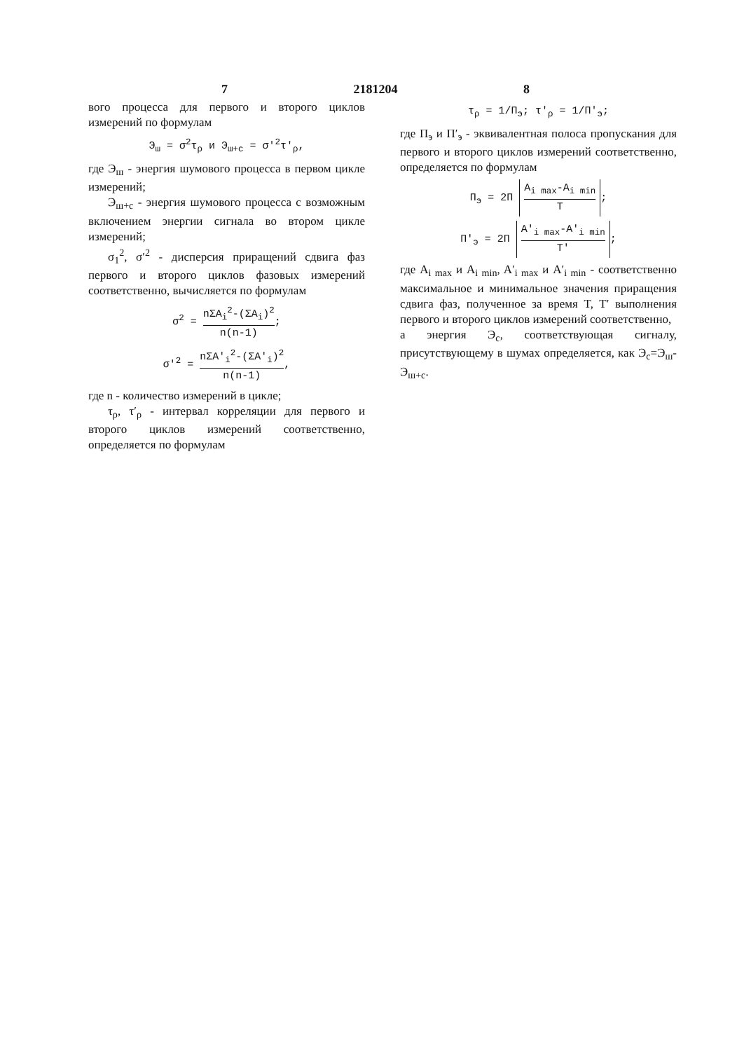7 2181204 8
вого процесса для первого и второго циклов измерений по формулам
Э<sub>ш</sub> = σ<sup>2</sup>τ<sub>ρ</sub> и Э<sub>ш+с</sub> = σ′<sup>2</sup>τ′<sub>ρ</sub>,
где Э<sub>ш</sub> - энергия шумового процесса в первом цикле измерений;
Э<sub>ш+с</sub> - энергия шумового процесса с возможным включением энергии сигнала во втором цикле измерений;
σ<sub>1</sub><sup>2</sup>, σ′<sup>2</sup> - дисперсия приращений сдвига фаз первого и второго циклов фазовых измерений соответственно, вычисляется по формулам
σ<sup>2</sup> = nΣA<sub>i</sub><sup>2</sup>-(ΣA<sub>i</sub>)<sup>2</sup> n(n-1);
σ′<sup>2</sup> = nΣA′<sub>i</sub><sup>2</sup>-(ΣA′<sub>i</sub>)<sup>2</sup> n(n-1),
где n - количество измерений в цикле;
τ<sub>ρ</sub>, τ′<sub>ρ</sub> - интервал корреляции для первого и второго циклов измерений соответственно, определяется по формулам
τ<sub>ρ</sub> = 1/П<sub>э</sub>; τ′<sub>ρ</sub> = 1/П′<sub>э</sub>;
где П<sub>э</sub> и П′<sub>э</sub> - эквивалентная полоса пропускания для первого и второго циклов измерений соответственно, определяется по формулам
П<sub>э</sub> = 2П A<sub>i max</sub>-A<sub>i min</sub> T;
П′<sub>э</sub> = 2П A′<sub>i max</sub>-A′<sub>i min</sub> T′;
где A<sub>i max</sub> и A<sub>i min</sub>, A′<sub>i max</sub> и A′<sub>i min</sub> - соответственно максимальное и минимальное значения приращения сдвига фаз, полученное за время T, T′ выполнения первого и второго циклов измерений соответственно,
а энергия Э<sub>с</sub>, соответствующая сигналу, присутствующему в шумах определяется, как Э<sub>с</sub>=Э<sub>ш</sub>-Э<sub>ш+с</sub>.